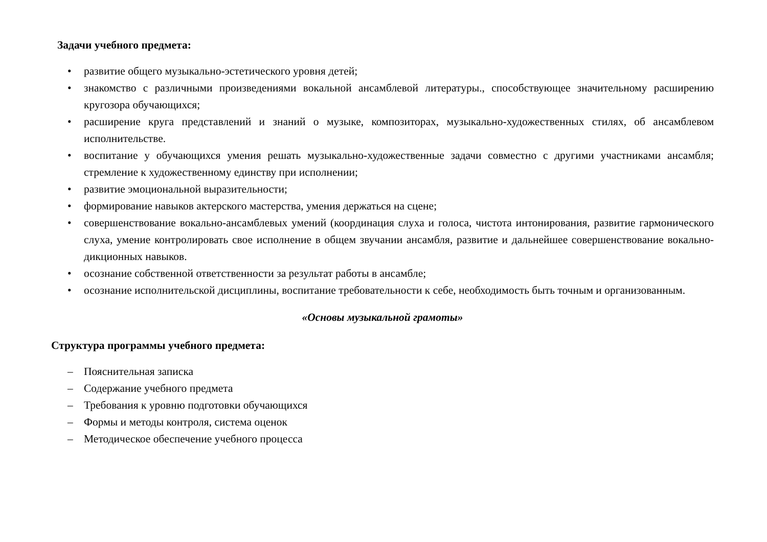Задачи учебного предмета:
• развитие общего музыкально-эстетического уровня детей;
• знакомство с различными произведениями вокальной ансамблевой литературы., способствующее значительному расширению кругозора обучающихся;
• расширение круга представлений и знаний о музыке, композиторах, музыкально-художественных стилях, об ансамблевом исполнительстве.
• воспитание у обучающихся умения решать музыкально-художественные задачи совместно с другими участниками ансамбля; стремление к художественному единству при исполнении;
• развитие эмоциональной выразительности;
• формирование навыков актерского мастерства, умения держаться на сцене;
• совершенствование вокально-ансамблевых умений (координация слуха и голоса, чистота интонирования, развитие гармонического слуха, умение контролировать свое исполнение в общем звучании ансамбля, развитие и дальнейшее совершенствование вокально- дикционных навыков.
• осознание собственной ответственности за результат работы в ансамбле;
• осознание исполнительской дисциплины, воспитание требовательности к себе, необходимость быть точным и организованным.
«Основы музыкальной грамоты»
Структура программы учебного предмета:
– Пояснительная записка
– Содержание учебного предмета
– Требования к уровню подготовки обучающихся
– Формы и методы контроля, система оценок
– Методическое обеспечение учебного процесса